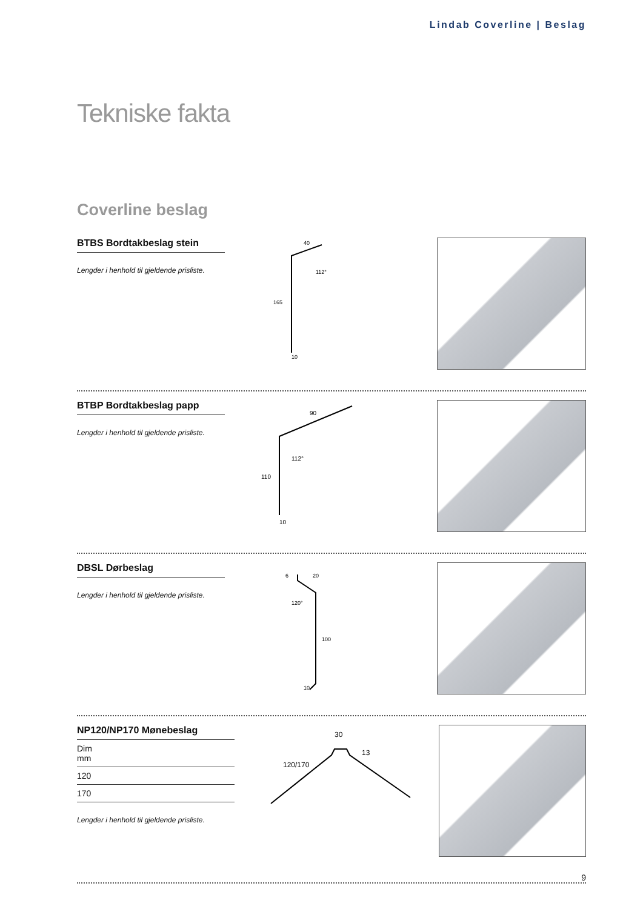Lindab Coverline | Beslag
Tekniske fakta
Coverline beslag
BTBS Bordtakbeslag stein
Lengder i henhold til gjeldende prisliste.
40
112°
165
10
BTBP Bordtakbeslag papp
Lengder i henhold til gjeldende prisliste.
90
112°
110
10
DBSL Dørbeslag
Lengder i henhold til gjeldende prisliste.
6
20
120°
100
10
NP120/NP170 Mønebeslag
| Dim mm |
| 120 |
| 170 |
Lengder i henhold til gjeldende prisliste.
30
13
120/170
9